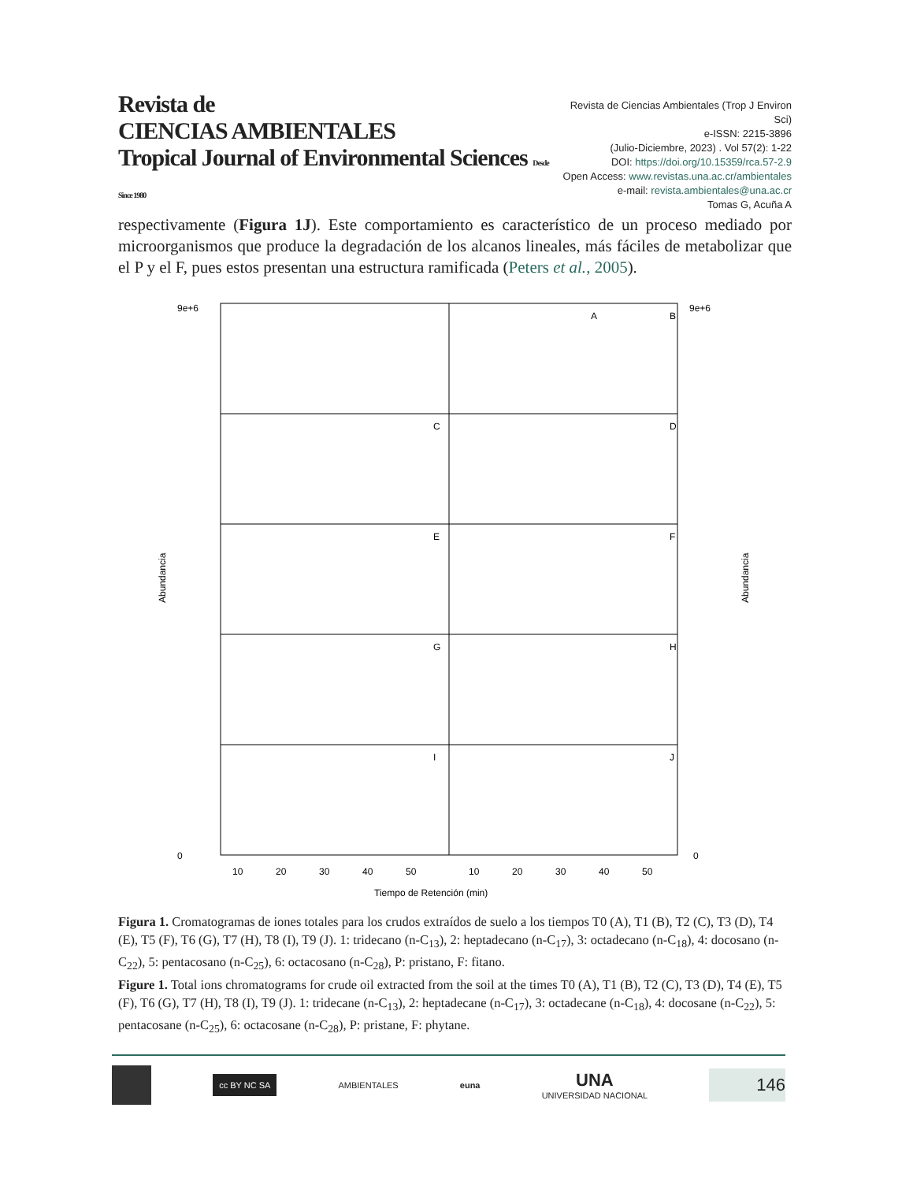Revista de
CIENCIAS AMBIENTALES
Tropical Journal of Environmental Sciences Desde Since 1980
Revista de Ciencias Ambientales (Trop J Environ Sci)
e-ISSN: 2215-3896
(Julio-Diciembre, 2023) . Vol 57(2): 1-22
DOI: https://doi.org/10.15359/rca.57-2.9
Open Access: www.revistas.una.ac.cr/ambientales
e-mail: revista.ambientales@una.ac.cr
Tomas G, Acuña A
respectivamente (Figura 1J). Este comportamiento es característico de un proceso mediado por microorganismos que produce la degradación de los alcanos lineales, más fáciles de metabolizar que el P y el F, pues estos presentan una estructura ramificada (Peters et al., 2005).
A
B
C
D
E
F
G
H
I
J
9e+6
9e+6
0
0
10
20
30
40
50
10
20
30
40
50
Tiempo de Retención (min)
Abundancia
Abundancia
Figura 1. Cromatogramas de iones totales para los crudos extraídos de suelo a los tiempos T0 (A), T1 (B), T2 (C), T3 (D), T4 (E), T5 (F), T6 (G), T7 (H), T8 (I), T9 (J). 1: tridecano (n-C<sub>13</sub>), 2: heptadecano (n-C<sub>17</sub>), 3: octadecano (n-C<sub>18</sub>), 4: docosano (n-C<sub>22</sub>), 5: pentacosano (n-C<sub>25</sub>), 6: octacosano (n-C<sub>28</sub>), P: pristano, F: fitano.
Figure 1. Total ions chromatograms for crude oil extracted from the soil at the times T0 (A), T1 (B), T2 (C), T3 (D), T4 (E), T5 (F), T6 (G), T7 (H), T8 (I), T9 (J). 1: tridecane (n-C<sub>13</sub>), 2: heptadecane (n-C<sub>17</sub>), 3: octadecane (n-C<sub>18</sub>), 4: docosane (n-C<sub>22</sub>), 5: pentacosane (n-C<sub>25</sub>), 6: octacosane (n-C<sub>28</sub>), P: pristane, F: phytane.
cc BY NC SA
AMBIENTALES euna
UNA
UNIVERSIDAD NACIONAL
146